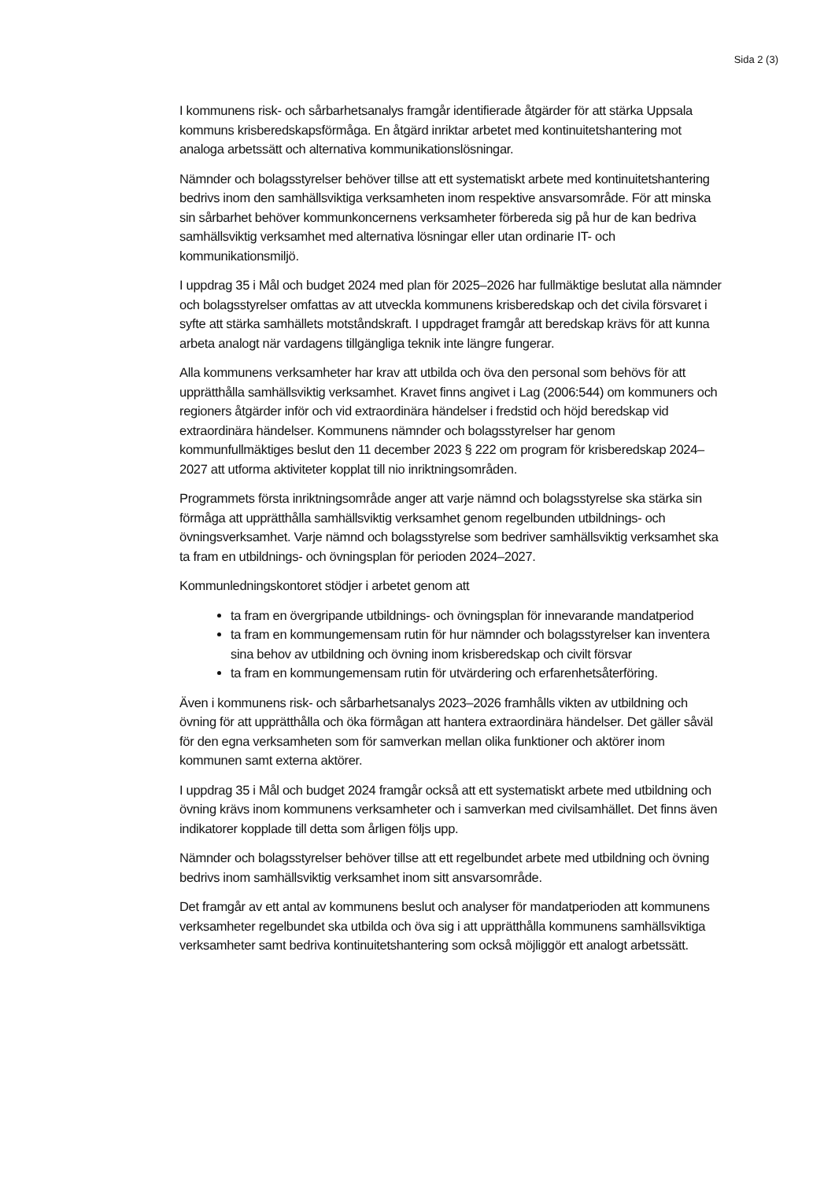Sida 2 (3)
I kommunens risk- och sårbarhetsanalys framgår identifierade åtgärder för att stärka Uppsala kommuns krisberedskapsförmåga. En åtgärd inriktar arbetet med kontinuitetshantering mot analoga arbetssätt och alternativa kommunikationslösningar.
Nämnder och bolagsstyrelser behöver tillse att ett systematiskt arbete med kontinuitetshantering bedrivs inom den samhällsviktiga verksamheten inom respektive ansvarsområde. För att minska sin sårbarhet behöver kommunkoncernens verksamheter förbereda sig på hur de kan bedriva samhällsviktig verksamhet med alternativa lösningar eller utan ordinarie IT- och kommunikationsmiljö.
I uppdrag 35 i Mål och budget 2024 med plan för 2025–2026 har fullmäktige beslutat alla nämnder och bolagsstyrelser omfattas av att utveckla kommunens krisberedskap och det civila försvaret i syfte att stärka samhällets motståndskraft. I uppdraget framgår att beredskap krävs för att kunna arbeta analogt när vardagens tillgängliga teknik inte längre fungerar.
Alla kommunens verksamheter har krav att utbilda och öva den personal som behövs för att upprätthålla samhällsviktig verksamhet. Kravet finns angivet i Lag (2006:544) om kommuners och regioners åtgärder inför och vid extraordinära händelser i fredstid och höjd beredskap vid extraordinära händelser. Kommunens nämnder och bolagsstyrelser har genom kommunfullmäktiges beslut den 11 december 2023 § 222 om program för krisberedskap 2024–2027 att utforma aktiviteter kopplat till nio inriktningsområden.
Programmets första inriktningsområde anger att varje nämnd och bolagsstyrelse ska stärka sin förmåga att upprätthålla samhällsviktig verksamhet genom regelbunden utbildnings- och övningsverksamhet. Varje nämnd och bolagsstyrelse som bedriver samhällsviktig verksamhet ska ta fram en utbildnings- och övningsplan för perioden 2024–2027.
Kommunledningskontoret stödjer i arbetet genom att
ta fram en övergripande utbildnings- och övningsplan för innevarande mandatperiod
ta fram en kommungemensam rutin för hur nämnder och bolagsstyrelser kan inventera sina behov av utbildning och övning inom krisberedskap och civilt försvar
ta fram en kommungemensam rutin för utvärdering och erfarenhetsåterföring.
Även i kommunens risk- och sårbarhetsanalys 2023–2026 framhålls vikten av utbildning och övning för att upprätthålla och öka förmågan att hantera extraordinära händelser. Det gäller såväl för den egna verksamheten som för samverkan mellan olika funktioner och aktörer inom kommunen samt externa aktörer.
I uppdrag 35 i Mål och budget 2024 framgår också att ett systematiskt arbete med utbildning och övning krävs inom kommunens verksamheter och i samverkan med civilsamhället. Det finns även indikatorer kopplade till detta som årligen följs upp.
Nämnder och bolagsstyrelser behöver tillse att ett regelbundet arbete med utbildning och övning bedrivs inom samhällsviktig verksamhet inom sitt ansvarsområde.
Det framgår av ett antal av kommunens beslut och analyser för mandatperioden att kommunens verksamheter regelbundet ska utbilda och öva sig i att upprätthålla kommunens samhällsviktiga verksamheter samt bedriva kontinuitetshantering som också möjliggör ett analogt arbetssätt.